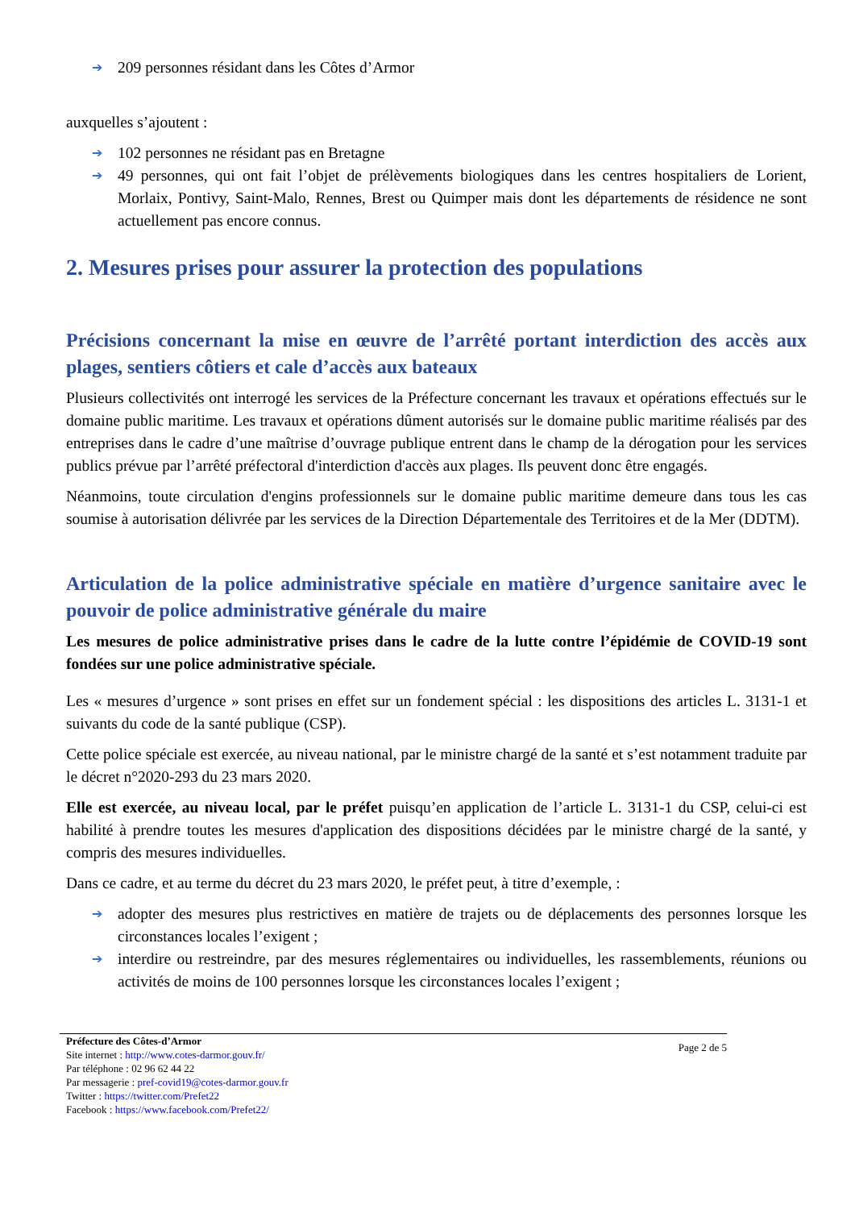➔ 209 personnes résidant dans les Côtes d’Armor
auxquelles s’ajoutent :
➔ 102 personnes ne résidant pas en Bretagne
➔ 49 personnes, qui ont fait l’objet de prélèvements biologiques dans les centres hospitaliers de Lorient, Morlaix, Pontivy, Saint-Malo, Rennes, Brest ou Quimper mais dont les départements de résidence ne sont actuellement pas encore connus.
2. Mesures prises pour assurer la protection des populations
Précisions concernant la mise en œuvre de l’arrêté portant interdiction des accès aux plages, sentiers côtiers et cale d’accès aux bateaux
Plusieurs collectivités ont interrogé les services de la Préfecture concernant les travaux et opérations effectués sur le domaine public maritime. Les travaux et opérations dûment autorisés sur le domaine public maritime réalisés par des entreprises dans le cadre d’une maîtrise d’ouvrage publique entrent dans le champ de la dérogation pour les services publics prévue par l’arrêté préfectoral d'interdiction d'accès aux plages. Ils peuvent donc être engagés.
Néanmoins, toute circulation d'engins professionnels sur le domaine public maritime demeure dans tous les cas soumise à autorisation délivrée par les services de la Direction Départementale des Territoires et de la Mer (DDTM).
Articulation de la police administrative spéciale en matière d’urgence sanitaire avec le pouvoir de police administrative générale du maire
Les mesures de police administrative prises dans le cadre de la lutte contre l’épidémie de COVID-19 sont fondées sur une police administrative spéciale.
Les « mesures d’urgence » sont prises en effet sur un fondement spécial : les dispositions des articles L. 3131-1 et suivants du code de la santé publique (CSP).
Cette police spéciale est exercée, au niveau national, par le ministre chargé de la santé et s’est notamment traduite par le décret n°2020-293 du 23 mars 2020.
Elle est exercée, au niveau local, par le préfet puisqu’en application de l’article L. 3131-1 du CSP, celui-ci est habilité à prendre toutes les mesures d'application des dispositions décidées par le ministre chargé de la santé, y compris des mesures individuelles.
Dans ce cadre, et au terme du décret du 23 mars 2020, le préfet peut, à titre d’exemple, :
➔ adopter des mesures plus restrictives en matière de trajets ou de déplacements des personnes lorsque les circonstances locales l’exigent ;
➔ interdire ou restreindre, par des mesures réglementaires ou individuelles, les rassemblements, réunions ou activités de moins de 100 personnes lorsque les circonstances locales l’exigent ;
Préfecture des Côtes-d’Armor
Site internet : http://www.cotes-darmor.gouv.fr/
Par téléphone : 02 96 62 44 22
Par messagerie : pref-covid19@cotes-darmor.gouv.fr
Twitter : https://twitter.com/Prefet22
Facebook : https://www.facebook.com/Prefet22/
Page 2 de 5